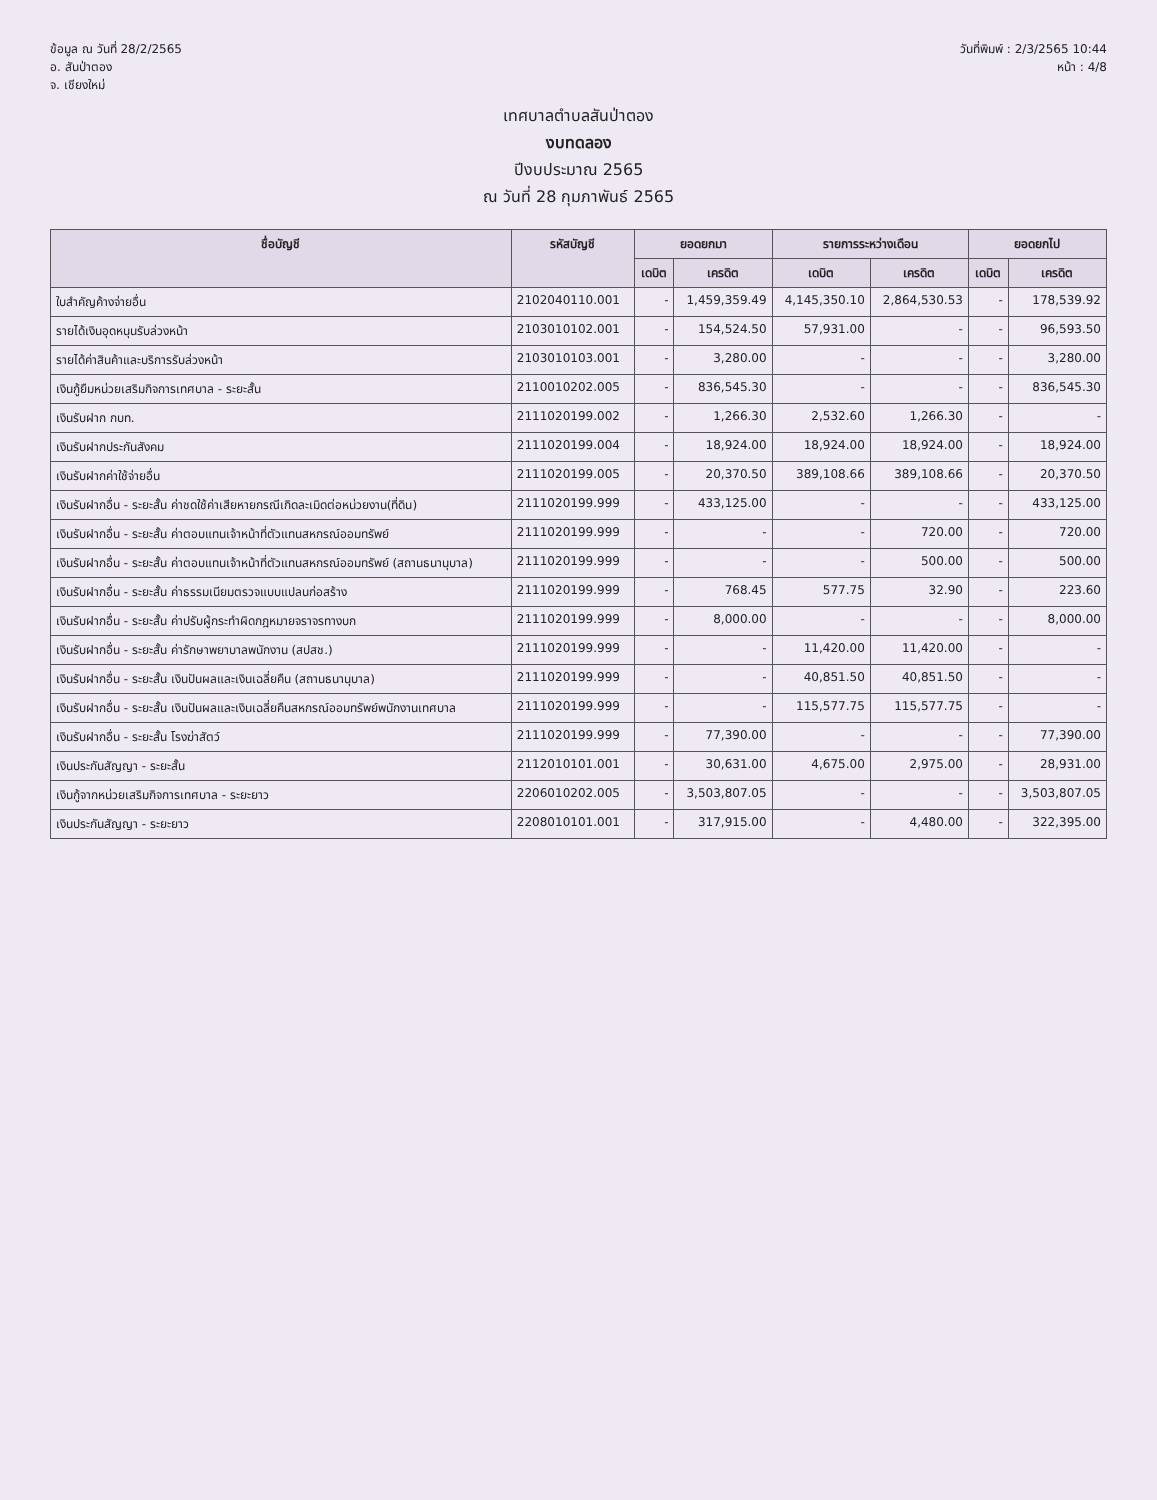ข้อมูล ณ วันที่ 28/2/2565
อ. สันป่าตอง
จ. เชียงใหม่
วันที่พิมพ์ : 2/3/2565 10:44
หน้า : 4/8
เทศบาลตำบลสันป่าตอง
งบทดลอง
ปีงบประมาณ 2565
ณ วันที่ 28 กุมภาพันธ์ 2565
| ชื่อบัญชี | รหัสบัญชี | ยอดยกมา | | รายการระหว่างเดือน | | ยอดยกไป | |
| --- | --- | --- | --- | --- | --- | --- | --- |
| | | เดบิต | เครดิต | เดบิต | เครดิต | เดบิต | เครดิต |
| ใบสำคัญค้างจ่ายอื่น | 2102040110.001 | - | 1,459,359.49 | 4,145,350.10 | 2,864,530.53 | - | 178,539.92 |
| รายได้เงินอุดหนุนรับล่วงหน้า | 2103010102.001 | - | 154,524.50 | 57,931.00 | - | - | 96,593.50 |
| รายได้ค่าสินค้าและบริการรับล่วงหน้า | 2103010103.001 | - | 3,280.00 | - | - | - | 3,280.00 |
| เงินกู้ยืมหน่วยเสริมกิจการเทศบาล - ระยะสั้น | 2110010202.005 | - | 836,545.30 | - | - | - | 836,545.30 |
| เงินรับฝาก กบท. | 2111020199.002 | - | 1,266.30 | 2,532.60 | 1,266.30 | - | - |
| เงินรับฝากประกันสังคม | 2111020199.004 | - | 18,924.00 | 18,924.00 | 18,924.00 | - | 18,924.00 |
| เงินรับฝากค่าใช้จ่ายอื่น | 2111020199.005 | - | 20,370.50 | 389,108.66 | 389,108.66 | - | 20,370.50 |
| เงินรับฝากอื่น - ระยะสั้น ค่าชดใช้ค่าเสียหายกรณีเกิดละเมิดต่อหน่วยงาน(ที่ดิน) | 2111020199.999 | - | 433,125.00 | - | - | - | 433,125.00 |
| เงินรับฝากอื่น - ระยะสั้น ค่าตอบแทนเจ้าหน้าที่ตัวแทนสหกรณ์ออมทรัพย์ | 2111020199.999 | - | - | - | 720.00 | - | 720.00 |
| เงินรับฝากอื่น - ระยะสั้น ค่าตอบแทนเจ้าหน้าที่ตัวแทนสหกรณ์ออมทรัพย์ (สถานธนานุบาล) | 2111020199.999 | - | - | - | 500.00 | - | 500.00 |
| เงินรับฝากอื่น - ระยะสั้น ค่าธรรมเนียมตรวจแบบแปลนก่อสร้าง | 2111020199.999 | - | 768.45 | 577.75 | 32.90 | - | 223.60 |
| เงินรับฝากอื่น - ระยะสั้น ค่าปรับผู้กระทำผิดกฎหมายจราจรทางบก | 2111020199.999 | - | 8,000.00 | - | - | - | 8,000.00 |
| เงินรับฝากอื่น - ระยะสั้น ค่ารักษาพยาบาลพนักงาน (สปสช.) | 2111020199.999 | - | - | 11,420.00 | 11,420.00 | - | - |
| เงินรับฝากอื่น - ระยะสั้น เงินปันผลและเงินเฉลี่ยคืน (สถานธนานุบาล) | 2111020199.999 | - | - | 40,851.50 | 40,851.50 | - | - |
| เงินรับฝากอื่น - ระยะสั้น เงินปันผลและเงินเฉลี่ยคืนสหกรณ์ออมทรัพย์พนักงานเทศบาล | 2111020199.999 | - | - | 115,577.75 | 115,577.75 | - | - |
| เงินรับฝากอื่น - ระยะสั้น โรงฆ่าสัตว์ | 2111020199.999 | - | 77,390.00 | - | - | - | 77,390.00 |
| เงินประกันสัญญา - ระยะสั้น | 2112010101.001 | - | 30,631.00 | 4,675.00 | 2,975.00 | - | 28,931.00 |
| เงินกู้จากหน่วยเสริมกิจการเทศบาล - ระยะยาว | 2206010202.005 | - | 3,503,807.05 | - | - | - | 3,503,807.05 |
| เงินประกันสัญญา - ระยะยาว | 2208010101.001 | - | 317,915.00 | - | 4,480.00 | - | 322,395.00 |